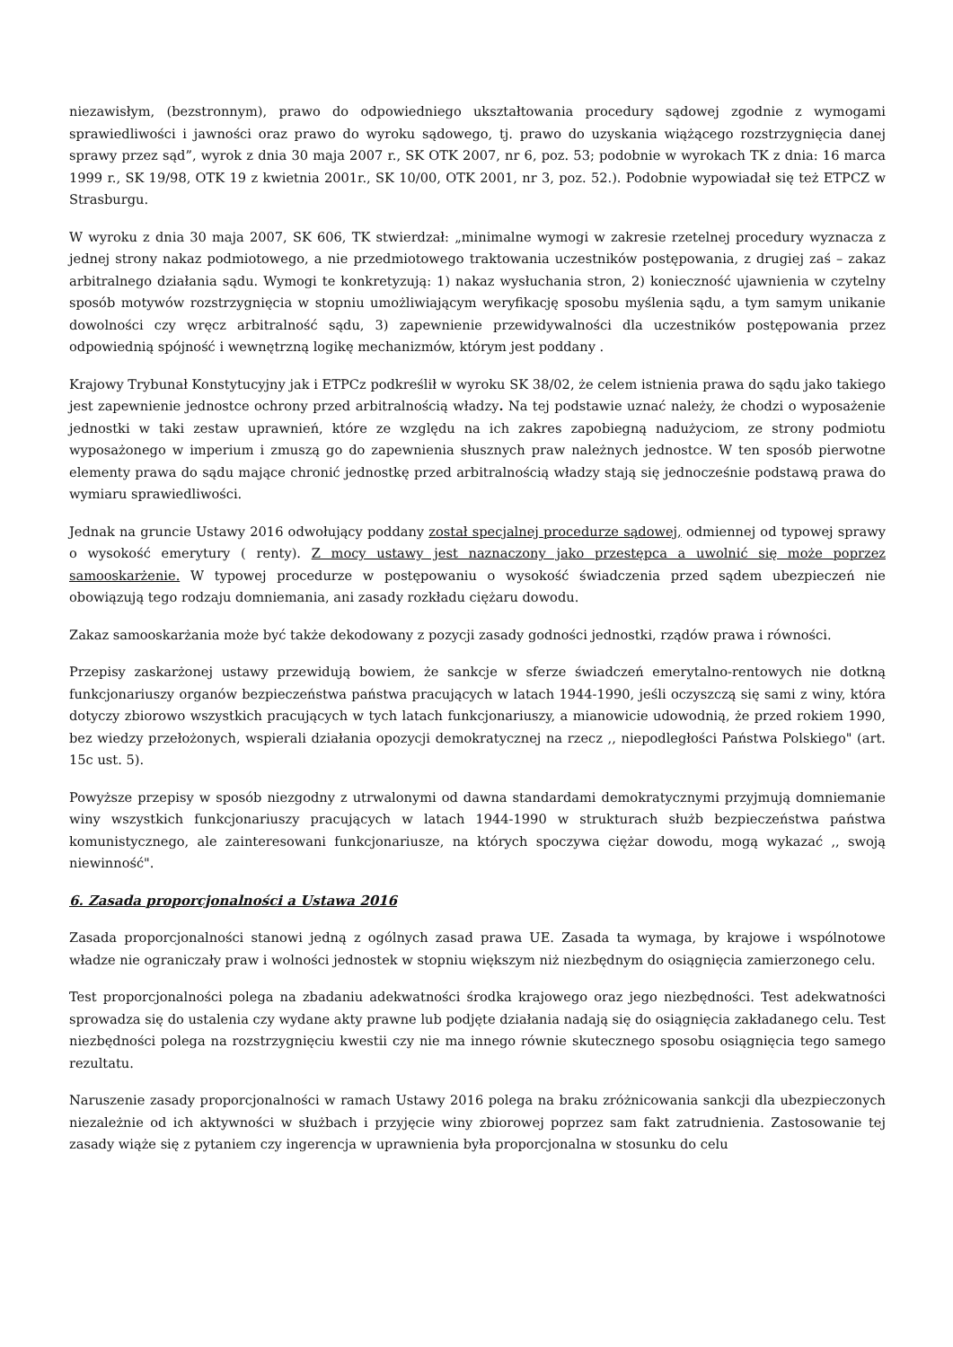niezawisłym, (bezstronnym), prawo do odpowiedniego ukształtowania procedury sądowej zgodnie z wymogami sprawiedliwości i jawności oraz prawo do wyroku sądowego, tj. prawo do uzyskania wiążącego rozstrzygnięcia danej sprawy przez sąd”, wyrok z dnia 30 maja 2007 r., SK OTK 2007, nr 6, poz. 53; podobnie w wyrokach TK z dnia: 16 marca 1999 r., SK 19/98, OTK 19 z kwietnia 2001r., SK 10/00, OTK 2001, nr 3, poz. 52.). Podobnie wypowiadał się też ETPCZ w Strasburgu.
W wyroku z dnia 30 maja 2007, SK 606, TK stwierdzał: „minimalne wymogi w zakresie rzetelnej procedury wyznacza z jednej strony nakaz podmiotowego, a nie przedmiotowego traktowania uczestników postępowania, z drugiej zaś – zakaz arbitralnego działania sądu. Wymogi te konkretyzują: 1) nakaz wysłuchania stron, 2) konieczność ujawnienia w czytelny sposób motywów rozstrzygnięcia w stopniu umożliwiającym weryfikację sposobu myślenia sądu, a tym samym unikanie dowolności czy wręcz arbitralność sądu, 3) zapewnienie przewidywalności dla uczestników postępowania przez odpowiednią spójność i wewnętrzną logikę mechanizmów, którym jest poddany .
Krajowy Trybunał Konstytucyjny jak i ETPCz podkreślił w wyroku SK 38/02, że celem istnienia prawa do sądu jako takiego jest zapewnienie jednostce ochrony przed arbitralnością władzy. Na tej podstawie uznać należy, że chodzi o wyposażenie jednostki w taki zestaw uprawnień, które ze względu na ich zakres zapobiegną nadużyciom, ze strony podmiotu wyposażonego w imperium i zmuszą go do zapewnienia słusznych praw należnych jednostce. W ten sposób pierwotne elementy prawa do sądu mające chronić jednostkę przed arbitralnością władzy stają się jednocześnie podstawą prawa do wymiaru sprawiedliwości.
Jednak na gruncie Ustawy 2016 odwołujący poddany został specjalnej procedurze sądowej, odmiennej od typowej sprawy o wysokość emerytury ( renty). Z mocy ustawy jest naznaczony jako przestępca a uwolnić się może poprzez samooskarżenie. W typowej procedurze w postępowaniu o wysokość świadczenia przed sądem ubezpieczeń nie obowiązują tego rodzaju domniemania, ani zasady rozkładu ciężaru dowodu.
Zakaz samooskarżania może być także dekodowany z pozycji zasady godności jednostki, rządów prawa i równości.
Przepisy zaskarżonej ustawy przewidują bowiem, że sankcje w sferze świadczeń emerytalno-rentowych nie dotkną funkcjonariuszy organów bezpieczeństwa państwa pracujących w latach 1944-1990, jeśli oczyszczą się sami z winy, która dotyczy zbiorowo wszystkich pracujących w tych latach funkcjonariuszy, a mianowicie udowodnią, że przed rokiem 1990, bez wiedzy przełożonych, wspierali działania opozycji demokratycznej na rzecz ,, niepodległości Państwa Polskiego" (art. 15c ust. 5).
Powyższe przepisy w sposób niezgodny z utrwalonymi od dawna standardami demokratycznymi przyjmują domniemanie winy wszystkich funkcjonariuszy pracujących w latach 1944-1990 w strukturach służb bezpieczeństwa państwa komunistycznego, ale zainteresowani funkcjonariusze, na których spoczywa ciężar dowodu, mogą wykazać ,, swoją niewinność".
6. Zasada proporcjonalności a Ustawa 2016
Zasada proporcjonalności stanowi jedną z ogólnych zasad prawa UE. Zasada ta wymaga, by krajowe i wspólnotowe władze nie ograniczały praw i wolności jednostek w stopniu większym niż niezbędnym do osiągnięcia zamierzonego celu.
Test proporcjonalności polega na zbadaniu adekwatności środka krajowego oraz jego niezbędności. Test adekwatności sprowadza się do ustalenia czy wydane akty prawne lub podjęte działania nadają się do osiągnięcia zakładanego celu. Test niezbędności polega na rozstrzygnięciu kwestii czy nie ma innego równie skutecznego sposobu osiągnięcia tego samego rezultatu.
Naruszenie zasady proporcjonalności w ramach Ustawy 2016 polega na braku zróżnicowania sankcji dla ubezpieczonych niezależnie od ich aktywności w służbach i przyjęcie winy zbiorowej poprzez sam fakt zatrudnienia. Zastosowanie tej zasady wiąże się z pytaniem czy ingerencja w uprawnienia była proporcjonalna w stosunku do celu